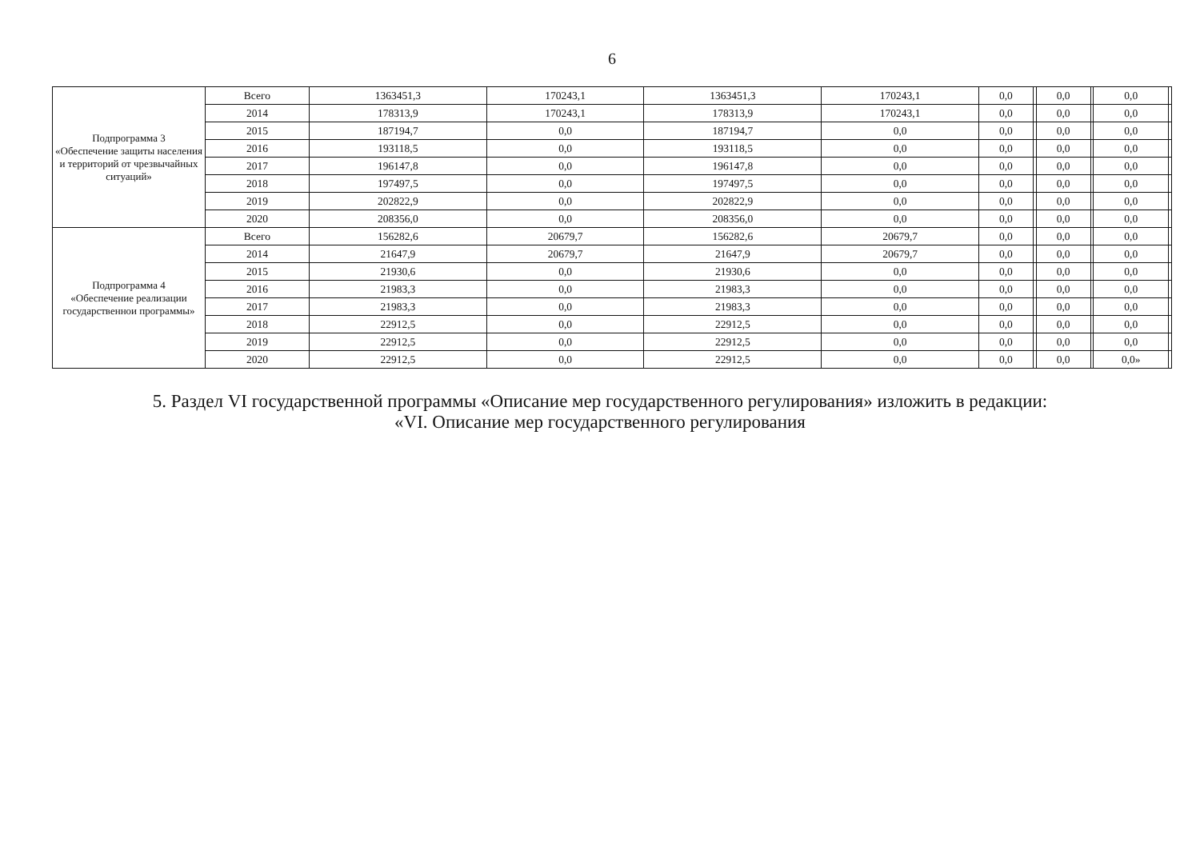6
| Подпрограмма 3 «Обеспечение защиты населения и территорий от чрезвычайных ситуаций» | Всего | 1363451,3 | 170243,1 | 1363451,3 | 170243,1 | 0,0 | | 0,0 | | 0,0 | |
| | 2014 | 178313,9 | 170243,1 | 178313,9 | 170243,1 | 0,0 | | 0,0 | | 0,0 | |
| | 2015 | 187194,7 | 0,0 | 187194,7 | 0,0 | 0,0 | | 0,0 | | 0,0 | |
| | 2016 | 193118,5 | 0,0 | 193118,5 | 0,0 | 0,0 | | 0,0 | | 0,0 | |
| | 2017 | 196147,8 | 0,0 | 196147,8 | 0,0 | 0,0 | | 0,0 | | 0,0 | |
| | 2018 | 197497,5 | 0,0 | 197497,5 | 0,0 | 0,0 | | 0,0 | | 0,0 | |
| | 2019 | 202822,9 | 0,0 | 202822,9 | 0,0 | 0,0 | | 0,0 | | 0,0 | |
| | 2020 | 208356,0 | 0,0 | 208356,0 | 0,0 | 0,0 | | 0,0 | | 0,0 | |
| Подпрограмма 4 «Обеспечение реализации государственнои программы» | Всего | 156282,6 | 20679,7 | 156282,6 | 20679,7 | 0,0 | | 0,0 | | 0,0 | |
| | 2014 | 21647,9 | 20679,7 | 21647,9 | 20679,7 | 0,0 | | 0,0 | | 0,0 | |
| | 2015 | 21930,6 | 0,0 | 21930,6 | 0,0 | 0,0 | | 0,0 | | 0,0 | |
| | 2016 | 21983,3 | 0,0 | 21983,3 | 0,0 | 0,0 | | 0,0 | | 0,0 | |
| | 2017 | 21983,3 | 0,0 | 21983,3 | 0,0 | 0,0 | | 0,0 | | 0,0 | |
| | 2018 | 22912,5 | 0,0 | 22912,5 | 0,0 | 0,0 | | 0,0 | | 0,0 | |
| | 2019 | 22912,5 | 0,0 | 22912,5 | 0,0 | 0,0 | | 0,0 | | 0,0 | |
| | 2020 | 22912,5 | 0,0 | 22912,5 | 0,0 | 0,0 | | 0,0 | | 0,0» | |
5. Раздел VI государственной программы «Описание мер государственного регулирования» изложить в редакции:
«VI. Описание мер государственного регулирования